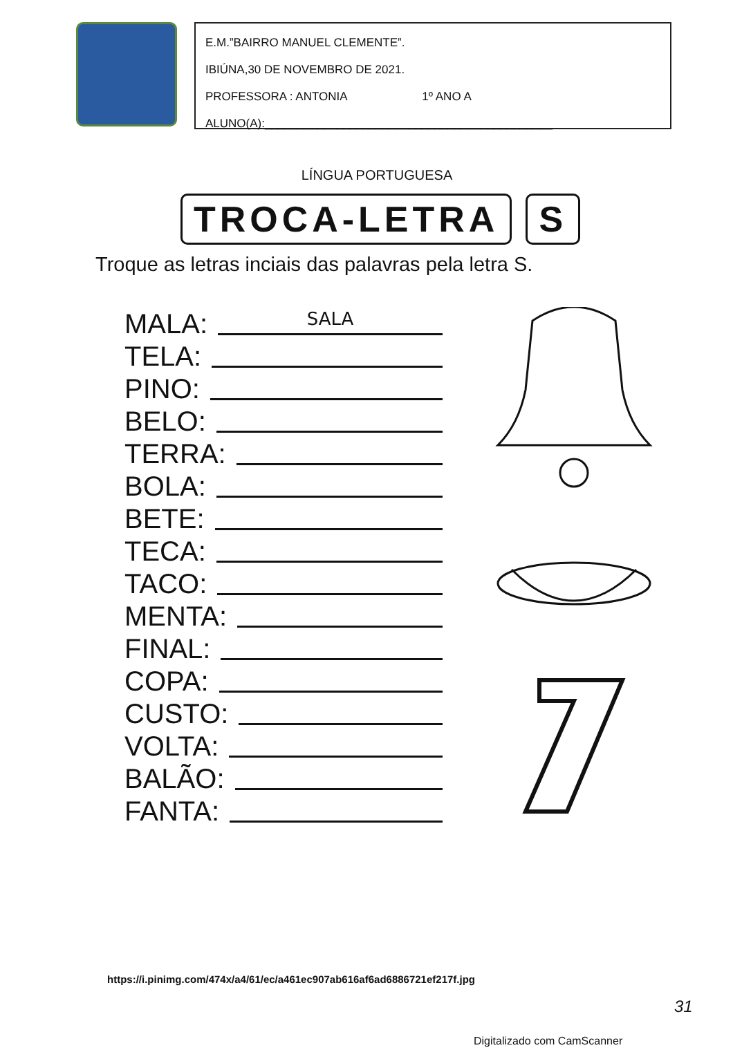E.M.”BAIRRO MANUEL CLEMENTE”.
IBIÚNA,30 DE NOVEMBRO DE 2021.
PROFESSORA : ANTONIA 1º ANO A
ALUNO(A):____________________________________________
LÍNGUA PORTUGUESA
TROCA-LETRA S
Troque as letras inciais das palavras pela letra S.
MALA: SALA
TELA:
PINO:
BELO:
TERRA:
BOLA:
BETE:
TECA:
TACO:
MENTA:
FINAL:
COPA:
CUSTO:
VOLTA:
BALÃO:
FANTA:
https://i.pinimg.com/474x/a4/61/ec/a461ec907ab616af6ad6886721ef217f.jpg
31
Digitalizado com CamScanner